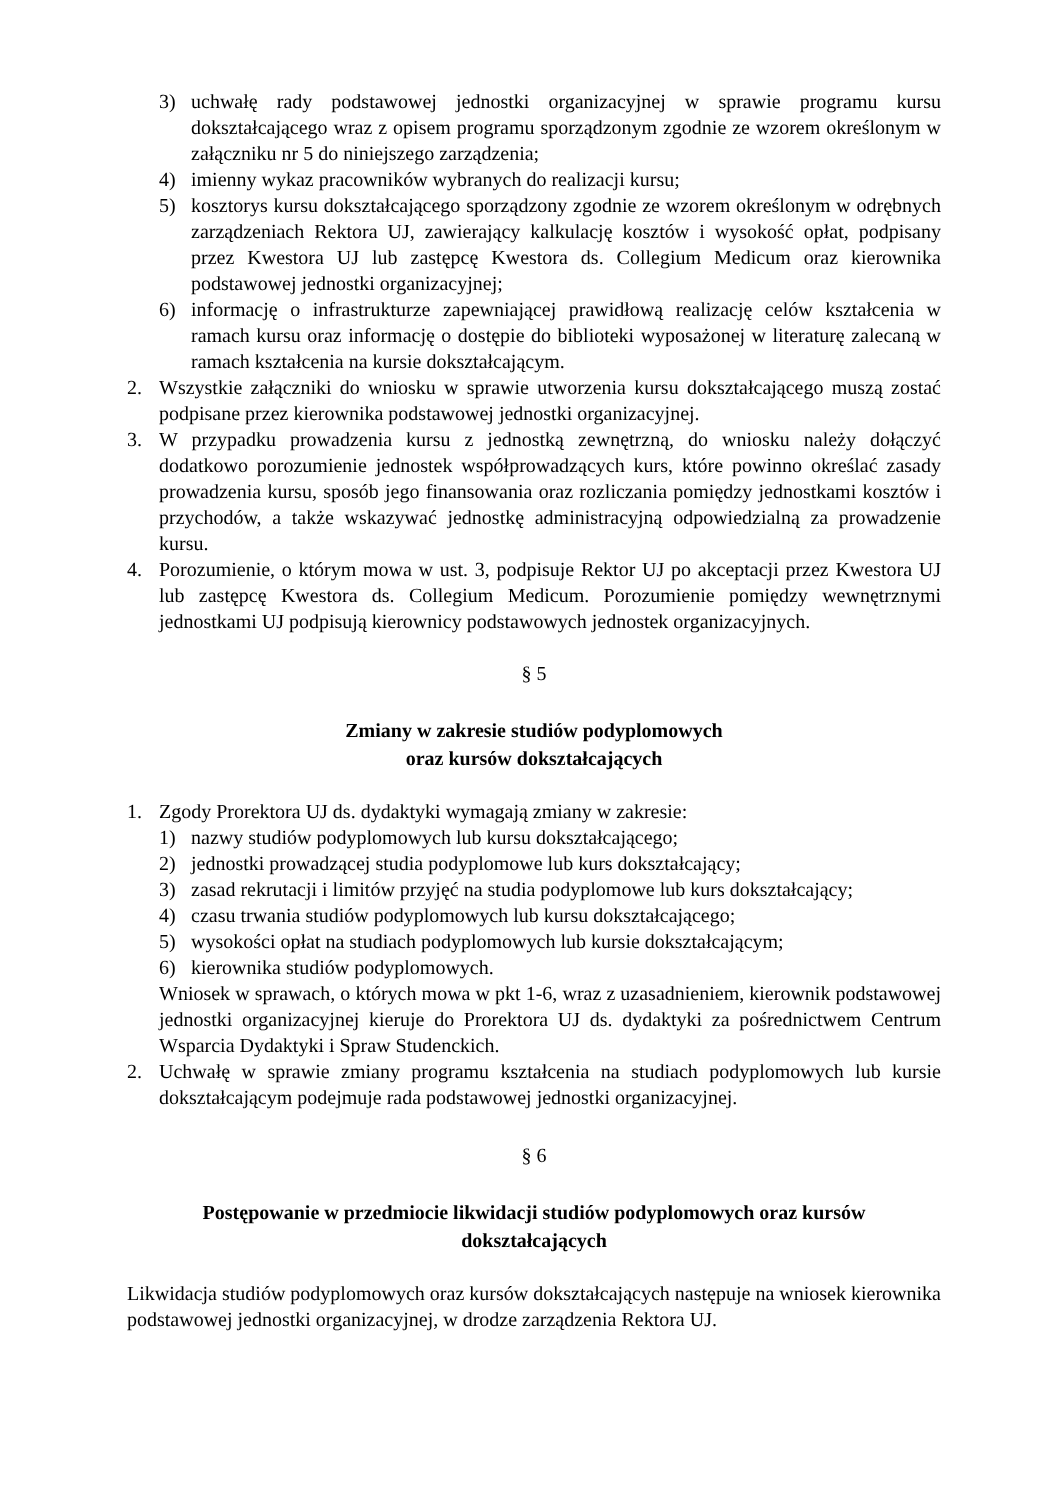3) uchwałę rady podstawowej jednostki organizacyjnej w sprawie programu kursu dokształcającego wraz z opisem programu sporządzonym zgodnie ze wzorem określonym w załączniku nr 5 do niniejszego zarządzenia;
4) imienny wykaz pracowników wybranych do realizacji kursu;
5) kosztorys kursu dokształcającego sporządzony zgodnie ze wzorem określonym w odrębnych zarządzeniach Rektora UJ, zawierający kalkulację kosztów i wysokość opłat, podpisany przez Kwestora UJ lub zastępcę Kwestora ds. Collegium Medicum oraz kierownika podstawowej jednostki organizacyjnej;
6) informację o infrastrukturze zapewniającej prawidłową realizację celów kształcenia w ramach kursu oraz informację o dostępie do biblioteki wyposażonej w literaturę zalecaną w ramach kształcenia na kursie dokształcającym.
2. Wszystkie załączniki do wniosku w sprawie utworzenia kursu dokształcającego muszą zostać podpisane przez kierownika podstawowej jednostki organizacyjnej.
3. W przypadku prowadzenia kursu z jednostką zewnętrzną, do wniosku należy dołączyć dodatkowo porozumienie jednostek współprowadzących kurs, które powinno określać zasady prowadzenia kursu, sposób jego finansowania oraz rozliczania pomiędzy jednostkami kosztów i przychodów, a także wskazywać jednostkę administracyjną odpowiedzialną za prowadzenie kursu.
4. Porozumienie, o którym mowa w ust. 3, podpisuje Rektor UJ po akceptacji przez Kwestora UJ lub zastępcę Kwestora ds. Collegium Medicum. Porozumienie pomiędzy wewnętrznymi jednostkami UJ podpisują kierownicy podstawowych jednostek organizacyjnych.
§ 5
Zmiany w zakresie studiów podyplomowych
oraz kursów dokształcających
1. Zgody Prorektora UJ ds. dydaktyki wymagają zmiany w zakresie:
1) nazwy studiów podyplomowych lub kursu dokształcającego;
2) jednostki prowadzącej studia podyplomowe lub kurs dokształcający;
3) zasad rekrutacji i limitów przyjęć na studia podyplomowe lub kurs dokształcający;
4) czasu trwania studiów podyplomowych lub kursu dokształcającego;
5) wysokości opłat na studiach podyplomowych lub kursie dokształcającym;
6) kierownika studiów podyplomowych.
Wniosek w sprawach, o których mowa w pkt 1-6, wraz z uzasadnieniem, kierownik podstawowej jednostki organizacyjnej kieruje do Prorektora UJ ds. dydaktyki za pośrednictwem Centrum Wsparcia Dydaktyki i Spraw Studenckich.
2. Uchwałę w sprawie zmiany programu kształcenia na studiach podyplomowych lub kursie dokształcającym podejmuje rada podstawowej jednostki organizacyjnej.
§ 6
Postępowanie w przedmiocie likwidacji studiów podyplomowych oraz kursów
dokształcających
Likwidacja studiów podyplomowych oraz kursów dokształcających następuje na wniosek kierownika podstawowej jednostki organizacyjnej, w drodze zarządzenia Rektora UJ.